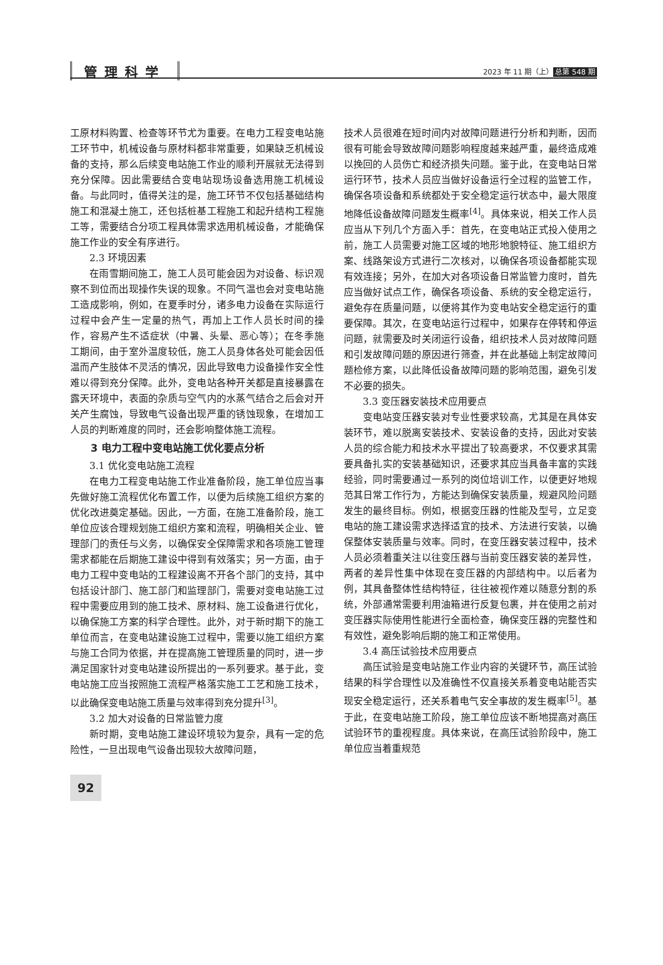管理科学
2023 年 11 期（上） 总第 548 期
工原材料购置、检查等环节尤为重要。在电力工程变电站施工环节中，机械设备与原材料都非常重要，如果缺乏机械设备的支持，那么后续变电站施工作业的顺利开展就无法得到充分保障。因此需要结合变电站现场设备选用施工机械设备。与此同时，值得关注的是，施工环节不仅包括基础结构施工和混凝土施工，还包括桩基工程施工和起升结构工程施工等，需要结合分项工程具体需求选用机械设备，才能确保施工作业的安全有序进行。
2.3 环境因素
在雨雪期间施工，施工人员可能会因为对设备、标识观察不到位而出现操作失误的现象。不同气温也会对变电站施工造成影响，例如，在夏季时分，诸多电力设备在实际运行过程中会产生一定量的热气，再加上工作人员长时间的操作，容易产生不适症状（中暑、头晕、恶心等）；在冬季施工期间，由于室外温度较低，施工人员身体各处可能会因低温而产生肢体不灵活的情况，因此导致电力设备操作安全性难以得到充分保障。此外，变电站各种开关都是直接暴露在露天环境中，表面的杂质与空气内的水蒸气结合之后会对开关产生腐蚀，导致电气设备出现严重的锈蚀现象，在增加工人员的判断难度的同时，还会影响整体施工流程。
3 电力工程中变电站施工优化要点分析
3.1 优化变电站施工流程
在电力工程变电站施工作业准备阶段，施工单位应当事先做好施工流程优化布置工作，以便为后续施工组织方案的优化改进奠定基础。因此，一方面，在施工准备阶段，施工单位应该合理规划施工组织方案和流程，明确相关企业、管理部门的责任与义务，以确保安全保障需求和各项施工管理需求都能在后期施工建设中得到有效落实；另一方面，由于电力工程中变电站的工程建设离不开各个部门的支持，其中包括设计部门、施工部门和监理部门，需要对变电站施工过程中需要应用到的施工技术、原材料、施工设备进行优化，以确保施工方案的科学合理性。此外，对于新时期下的施工单位而言，在变电站建设施工过程中，需要以施工组织方案与施工合同为依据，并在提高施工管理质量的同时，进一步满足国家针对变电站建设所提出的一系列要求。基于此，变电站施工应当按照施工流程严格落实施工工艺和施工技术，以此确保变电站施工质量与效率得到充分提升<sup>[3]</sup>。
3.2 加大对设备的日常监管力度
新时期，变电站施工建设环境较为复杂，具有一定的危险性，一旦出现电气设备出现较大故障问题，
技术人员很难在短时间内对故障问题进行分析和判断，因而很有可能会导致故障问题影响程度越来越严重，最终造成难以挽回的人员伤亡和经济损失问题。鉴于此，在变电站日常运行环节，技术人员应当做好设备运行全过程的监管工作，确保各项设备和系统都处于安全稳定运行状态中，最大限度地降低设备故障问题发生概率<sup>[4]</sup>。具体来说，相关工作人员应当从下列几个方面入手：首先，在变电站正式投入使用之前，施工人员需要对施工区域的地形地貌特征、施工组织方案、线路架设方式进行二次核对，以确保各项设备都能实现有效连接；另外，在加大对各项设备日常监管力度时，首先应当做好试点工作，确保各项设备、系统的安全稳定运行，避免存在质量问题，以便将其作为变电站安全稳定运行的重要保障。其次，在变电站运行过程中，如果存在停转和停运问题，就需要及时关闭运行设备，组织技术人员对故障问题和引发故障问题的原因进行筛查，并在此基础上制定故障问题检修方案，以此降低设备故障问题的影响范围，避免引发不必要的损失。
3.3 变压器安装技术应用要点
变电站变压器安装对专业性要求较高，尤其是在具体安装环节，难以脱离安装技术、安装设备的支持，因此对安装人员的综合能力和技术水平提出了较高要求，不仅要求其需要具备扎实的安装基础知识，还要求其应当具备丰富的实践经验，同时需要通过一系列的岗位培训工作，以便更好地规范其日常工作行为，方能达到确保安装质量，规避风险问题发生的最终目标。例如，根据变压器的性能及型号，立足变电站的施工建设需求选择适宜的技术、方法进行安装，以确保整体安装质量与效率。同时，在变压器安装过程中，技术人员必须着重关注以往变压器与当前变压器安装的差异性，两者的差异性集中体现在变压器的内部结构中。以后者为例，其具备整体性结构特征，往往被视作难以随意分割的系统，外部通常需要利用油箱进行反复包裹，并在使用之前对变压器实际使用性能进行全面检查，确保变压器的完整性和有效性，避免影响后期的施工和正常使用。
3.4 高压试验技术应用要点
高压试验是变电站施工作业内容的关键环节，高压试验结果的科学合理性以及准确性不仅直接关系着变电站能否实现安全稳定运行，还关系着电气安全事故的发生概率<sup>[5]</sup>。基于此，在变电站施工阶段，施工单位应该不断地提高对高压试验环节的重视程度。具体来说，在高压试验阶段中，施工单位应当着重规范
92